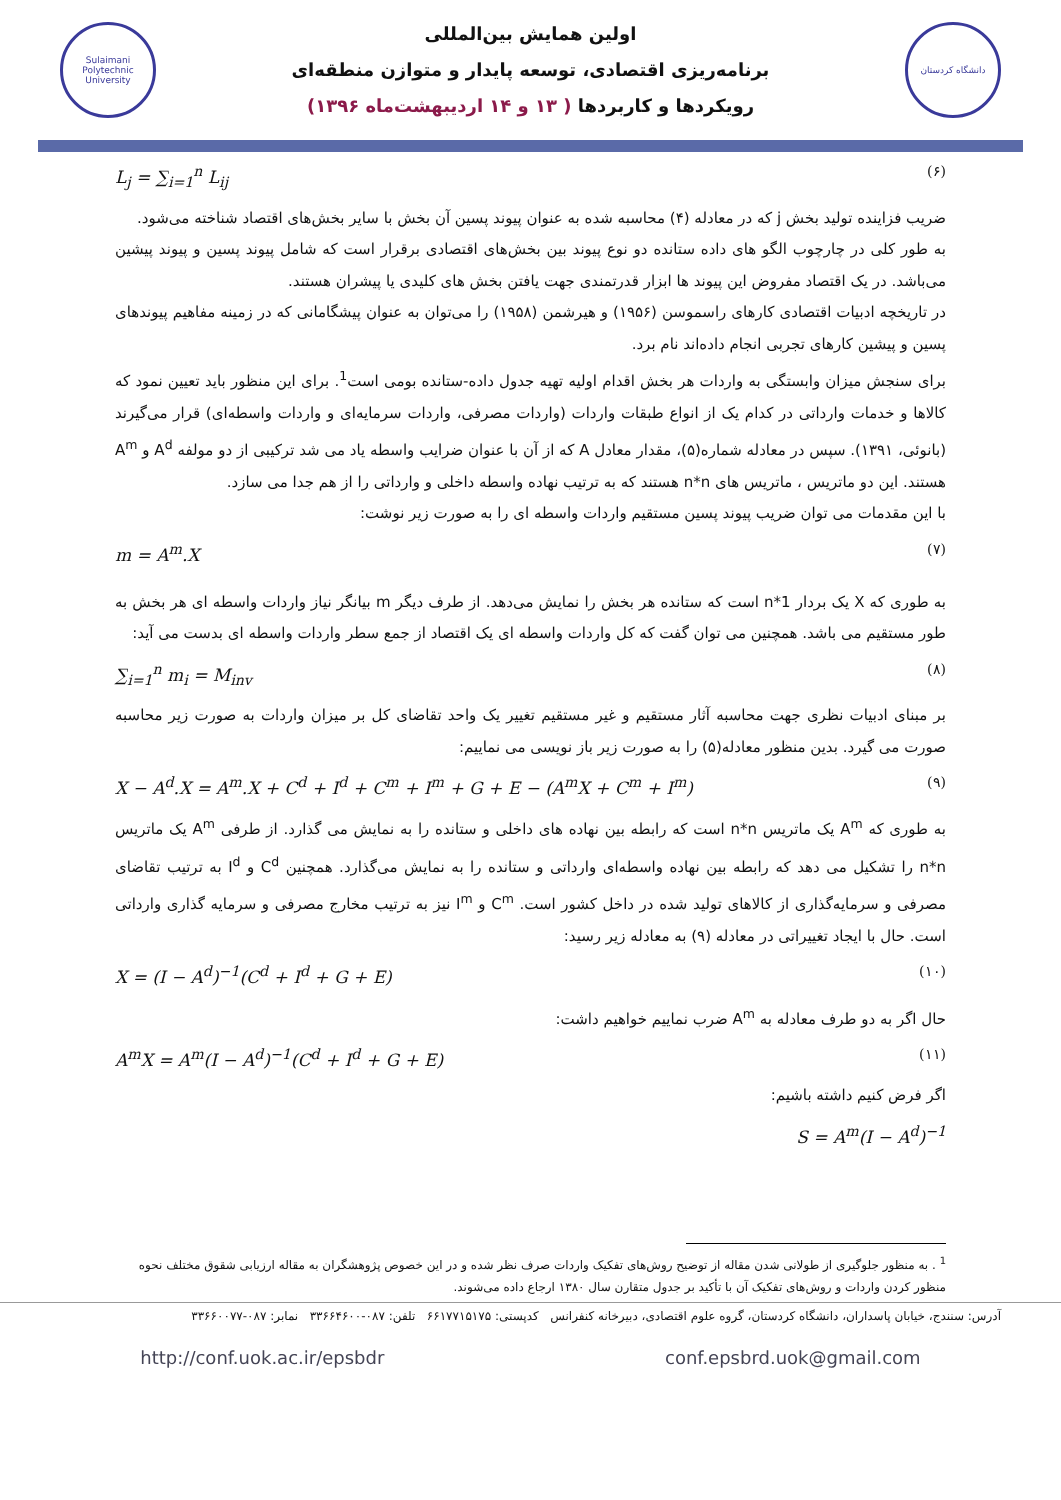Sulaimani Polytechnic University
اولین همایش بین‌المللی
برنامه‌ریزی اقتصادی، توسعه پایدار و متوازن منطقه‌ای
رویکردها و کاربردها ( ۱۳ و ۱۴ اردیبهشت‌ماه ۱۳۹۶)
دانشگاه کردستان
L<sub>j</sub> = ∑<sub>i=1</sub><sup>n</sup> L<sub>ij</sub> (۶)
ضریب فزاینده تولید بخش j که در معادله (۴) محاسبه شده به عنوان پیوند پسین آن بخش با سایر بخش‌های اقتصاد شناخته می‌شود.
به طور کلی در چارچوب الگو های داده ستانده دو نوع پیوند بین بخش‌های اقتصادی برقرار است که شامل پیوند پسین و پیوند پیشین می‌باشد. در یک اقتصاد مفروض این پیوند ها ابزار قدرتمندی جهت یافتن بخش های کلیدی یا پیشران هستند.
در تاریخچه ادبیات اقتصادی کارهای راسموسن (۱۹۵۶) و هیرشمن (۱۹۵۸) را می‌توان به عنوان پیشگامانی که در زمینه مفاهیم پیوندهای پسین و پیشین کارهای تجربی انجام داده‌اند نام برد.
برای سنجش میزان وابستگی به واردات هر بخش اقدام اولیه تهیه جدول داده-ستانده بومی است<sup>1</sup>. برای این منظور باید تعیین نمود که کالاها و خدمات وارداتی در کدام یک از انواع طبقات واردات (واردات مصرفی، واردات سرمایه‌ای و واردات واسطه‌ای) قرار می‌گیرند (بانوئی، ۱۳۹۱). سپس در معادله شماره(۵)، مقدار معادل A که از آن با عنوان ضرایب واسطه یاد می شد ترکیبی از دو مولفه A<sup>d</sup> و A<sup>m</sup> هستند. این دو ماتریس ، ماتریس های n*n هستند که به ترتیب نهاده واسطه داخلی و وارداتی را از هم جدا می سازد.
با این مقدمات می توان ضریب پیوند پسین مستقیم واردات واسطه ای را به صورت زیر نوشت:
m = A<sup>m</sup>.X (۷)
به طوری که X یک بردار n*1 است که ستانده هر بخش را نمایش می‌دهد. از طرف دیگر m بیانگر نیاز واردات واسطه ای هر بخش به طور مستقیم می باشد. همچنین می توان گفت که کل واردات واسطه ای یک اقتصاد از جمع سطر واردات واسطه ای بدست می آید:
∑<sub>i=1</sub><sup>n</sup> m<sub>i</sub> = M<sub>inv</sub> (۸)
بر مبنای ادبیات نظری جهت محاسبه آثار مستقیم و غیر مستقیم تغییر یک واحد تقاضای کل بر میزان واردات به صورت زیر محاسبه صورت می گیرد. بدین منظور معادله(۵) را به صورت زیر باز نویسی می نماییم:
X − A<sup>d</sup>.X = A<sup>m</sup>.X + C<sup>d</sup> + I<sup>d</sup> + C<sup>m</sup> + I<sup>m</sup> + G + E − (A<sup>m</sup>X + C<sup>m</sup> + I<sup>m</sup>) (۹)
به طوری که A<sup>m</sup> یک ماتریس n*n است که رابطه بین نهاده های داخلی و ستانده را به نمایش می گذارد. از طرفی A<sup>m</sup> یک ماتریس n*n را تشکیل می دهد که رابطه بین نهاده واسطه‌ای وارداتی و ستانده را به نمایش می‌گذارد. همچنین C<sup>d</sup> و I<sup>d</sup> به ترتیب تقاضای مصرفی و سرمایه‌گذاری از کالاهای تولید شده در داخل کشور است. C<sup>m</sup> و I<sup>m</sup> نیز به ترتیب مخارج مصرفی و سرمایه گذاری وارداتی است. حال با ایجاد تغییراتی در معادله (۹) به معادله زیر رسید:
X = (I − A<sup>d</sup>)<sup>−1</sup>(C<sup>d</sup> + I<sup>d</sup> + G + E) (۱۰)
حال اگر به دو طرف معادله به A<sup>m</sup> ضرب نماییم خواهیم داشت:
A<sup>m</sup>X = A<sup>m</sup>(I − A<sup>d</sup>)<sup>−1</sup>(C<sup>d</sup> + I<sup>d</sup> + G + E) (۱۱)
اگر فرض کنیم داشته باشیم:
S = A<sup>m</sup>(I − A<sup>d</sup>)<sup>−1</sup>
<sup>1</sup> . به منظور جلوگیری از طولانی شدن مقاله از توضیح روش‌های تفکیک واردات صرف نظر شده و در این خصوص پژوهشگران به مقاله ارزیابی شقوق مختلف نحوه منظور کردن واردات و روش‌های تفکیک آن با تأکید بر جدول متقارن سال ۱۳۸۰ ارجاع داده می‌شوند.
آدرس: سنندج، خیابان پاسداران، دانشگاه کردستان، گروه علوم اقتصادی، دبیرخانه کنفرانس کدپستی: ۶۶۱۷۷۱۵۱۷۵ تلفن: ۰۸۷-۳۳۶۶۴۶۰۰ نمابر: ۰۸۷-۳۳۶۶۰۰۷۷
http://conf.uok.ac.ir/epsbdr conf.epsbrd.uok@gmail.com